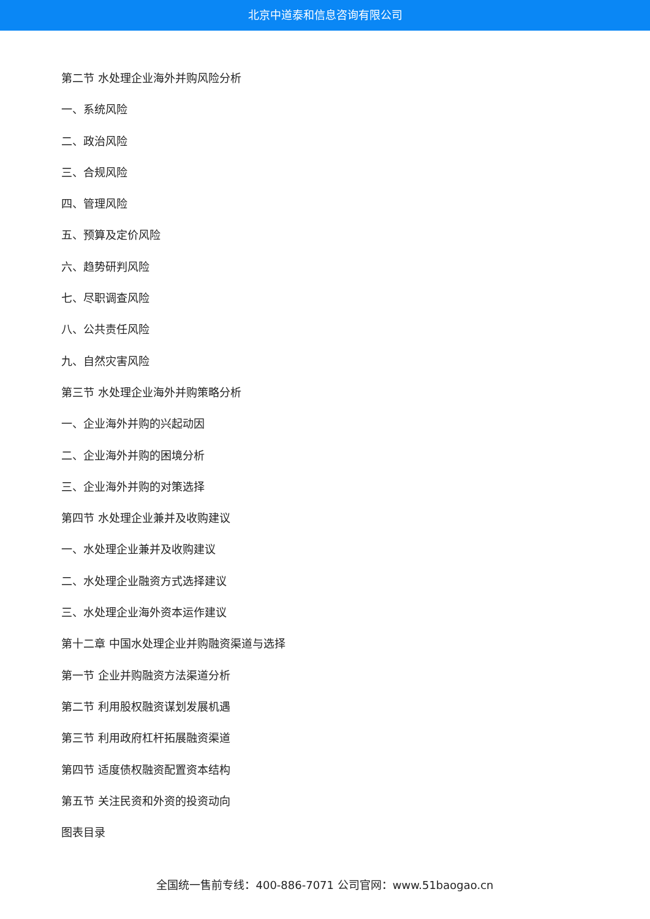北京中道泰和信息咨询有限公司
第二节 水处理企业海外并购风险分析
一、系统风险
二、政治风险
三、合规风险
四、管理风险
五、预算及定价风险
六、趋势研判风险
七、尽职调查风险
八、公共责任风险
九、自然灾害风险
第三节 水处理企业海外并购策略分析
一、企业海外并购的兴起动因
二、企业海外并购的困境分析
三、企业海外并购的对策选择
第四节 水处理企业兼并及收购建议
一、水处理企业兼并及收购建议
二、水处理企业融资方式选择建议
三、水处理企业海外资本运作建议
第十二章 中国水处理企业并购融资渠道与选择
第一节 企业并购融资方法渠道分析
第二节 利用股权融资谋划发展机遇
第三节 利用政府杠杆拓展融资渠道
第四节 适度债权融资配置资本结构
第五节 关注民资和外资的投资动向
图表目录
全国统一售前专线：400-886-7071 公司官网：www.51baogao.cn